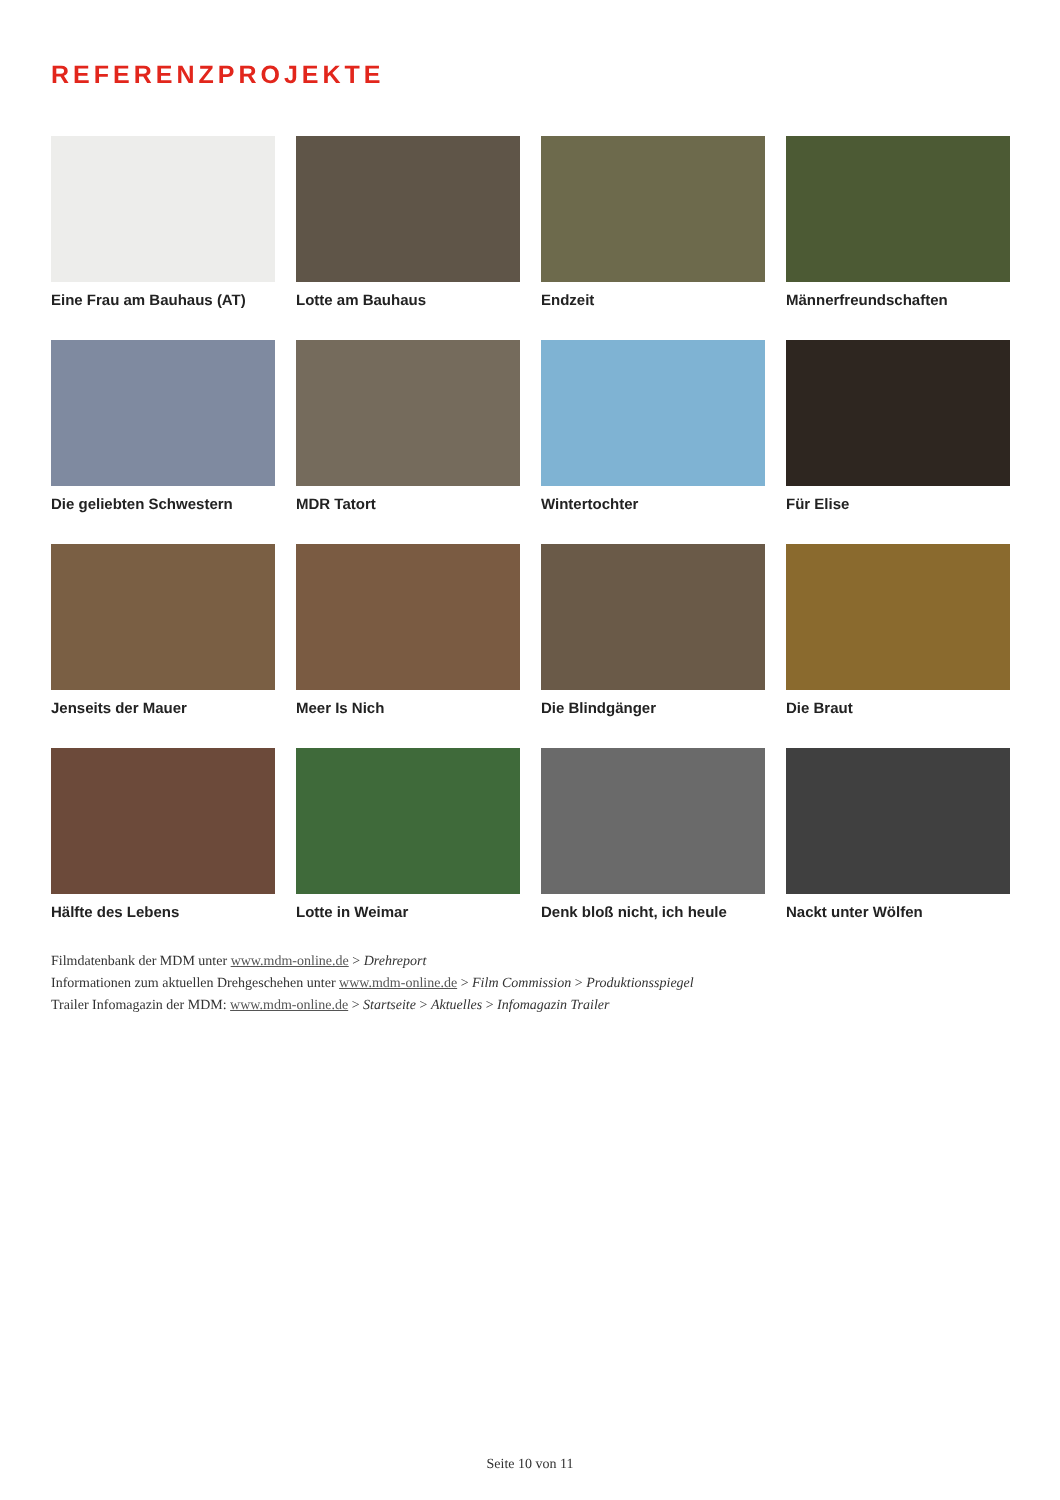REFERENZPROJEKTE
Eine Frau am Bauhaus (AT)
Lotte am Bauhaus
Endzeit
Männerfreundschaften
Die geliebten Schwestern
MDR Tatort
Wintertochter
Für Elise
Jenseits der Mauer
Meer Is Nich
Die Blindgänger
Die Braut
Hälfte des Lebens
Lotte in Weimar
Denk bloß nicht, ich heule
Nackt unter Wölfen
Filmdatenbank der MDM unter www.mdm-online.de > Drehreport
Informationen zum aktuellen Drehgeschehen unter www.mdm-online.de > Film Commission > Produktionsspiegel
Trailer Infomagazin der MDM: www.mdm-online.de > Startseite > Aktuelles > Infomagazin Trailer
Seite 10 von 11